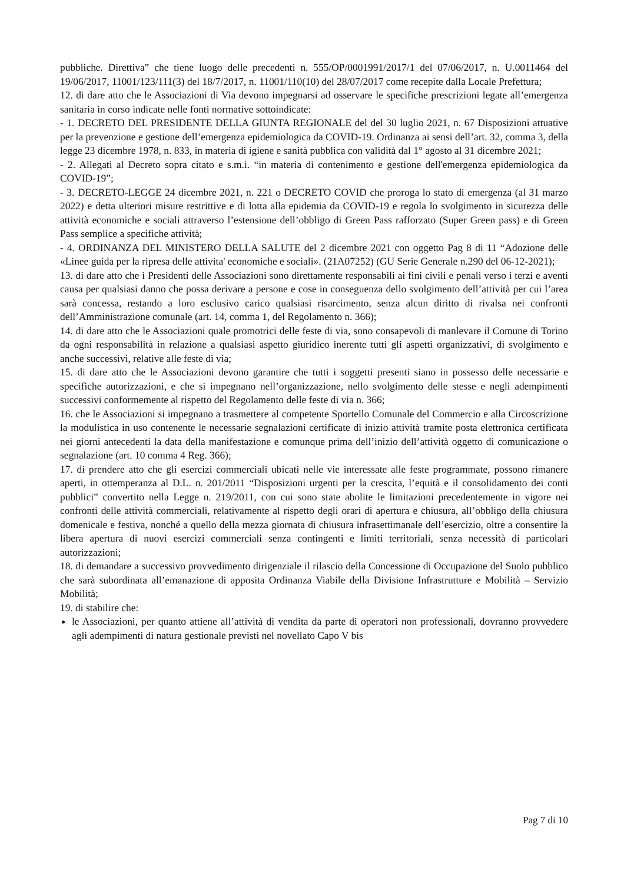pubbliche. Direttiva” che tiene luogo delle precedenti n. 555/OP/0001991/2017/1 del 07/06/2017, n. U.0011464 del 19/06/2017, 11001/123/111(3) del 18/7/2017, n. 11001/110(10) del 28/07/2017 come recepite dalla Locale Prefettura;
12. di dare atto che le Associazioni di Via devono impegnarsi ad osservare le specifiche prescrizioni legate all’emergenza sanitaria in corso indicate nelle fonti normative sottoindicate:
- 1. DECRETO DEL PRESIDENTE DELLA GIUNTA REGIONALE del del 30 luglio 2021, n. 67 Disposizioni attuative per la prevenzione e gestione dell’emergenza epidemiologica da COVID-19. Ordinanza ai sensi dell’art. 32, comma 3, della legge 23 dicembre 1978, n. 833, in materia di igiene e sanità pubblica con validità dal 1° agosto al 31 dicembre 2021;
- 2. Allegati al Decreto sopra citato e s.m.i. “in materia di contenimento e gestione dell'emergenza epidemiologica da COVID-19”;
- 3. DECRETO-LEGGE 24 dicembre 2021, n. 221 o DECRETO COVID che proroga lo stato di emergenza (al 31 marzo 2022) e detta ulteriori misure restrittive e di lotta alla epidemia da COVID-19 e regola lo svolgimento in sicurezza delle attività economiche e sociali attraverso l’estensione dell’obbligo di Green Pass rafforzato (Super Green pass) e di Green Pass semplice a specifiche attività;
- 4. ORDINANZA DEL MINISTERO DELLA SALUTE del 2 dicembre 2021 con oggetto Pag 8 di 11 “Adozione delle «Linee guida per la ripresa delle attivita' economiche e sociali». (21A07252) (GU Serie Generale n.290 del 06-12-2021);
13. di dare atto che i Presidenti delle Associazioni sono direttamente responsabili ai fini civili e penali verso i terzi e aventi causa per qualsiasi danno che possa derivare a persone e cose in conseguenza dello svolgimento dell’attività per cui l’area sarà concessa, restando a loro esclusivo carico qualsiasi risarcimento, senza alcun diritto di rivalsa nei confronti dell’Amministrazione comunale (art. 14, comma 1, del Regolamento n. 366);
14. di dare atto che le Associazioni quale promotrici delle feste di via, sono consapevoli di manlevare il Comune di Torino da ogni responsabilità in relazione a qualsiasi aspetto giuridico inerente tutti gli aspetti organizzativi, di svolgimento e anche successivi, relative alle feste di via;
15. di dare atto che le Associazioni devono garantire che tutti i soggetti presenti siano in possesso delle necessarie e specifiche autorizzazioni, e che si impegnano nell’organizzazione, nello svolgimento delle stesse e negli adempimenti successivi conformemente al rispetto del Regolamento delle feste di via n. 366;
16. che le Associazioni si impegnano a trasmettere al competente Sportello Comunale del Commercio e alla Circoscrizione la modulistica in uso contenente le necessarie segnalazioni certificate di inizio attività tramite posta elettronica certificata nei giorni antecedenti la data della manifestazione e comunque prima dell’inizio dell’attività oggetto di comunicazione o segnalazione (art. 10 comma 4 Reg. 366);
17. di prendere atto che gli esercizi commerciali ubicati nelle vie interessate alle feste programmate, possono rimanere aperti, in ottemperanza al D.L. n. 201/2011 “Disposizioni urgenti per la crescita, l’equità e il consolidamento dei conti pubblici” convertito nella Legge n. 219/2011, con cui sono state abolite le limitazioni precedentemente in vigore nei confronti delle attività commerciali, relativamente al rispetto degli orari di apertura e chiusura, all’obbligo della chiusura domenicale e festiva, nonché a quello della mezza giornata di chiusura infrasettimanale dell’esercizio, oltre a consentire la libera apertura di nuovi esercizi commerciali senza contingenti e limiti territoriali, senza necessità di particolari autorizzazioni;
18. di demandare a successivo provvedimento dirigenziale il rilascio della Concessione di Occupazione del Suolo pubblico che sarà subordinata all’emanazione di apposita Ordinanza Viabile della Divisione Infrastrutture e Mobilità – Servizio Mobilità;
19. di stabilire che:
le Associazioni, per quanto attiene all’attività di vendita da parte di operatori non professionali, dovranno provvedere agli adempimenti di natura gestionale previsti nel novellato Capo V bis
Pag 7 di 10